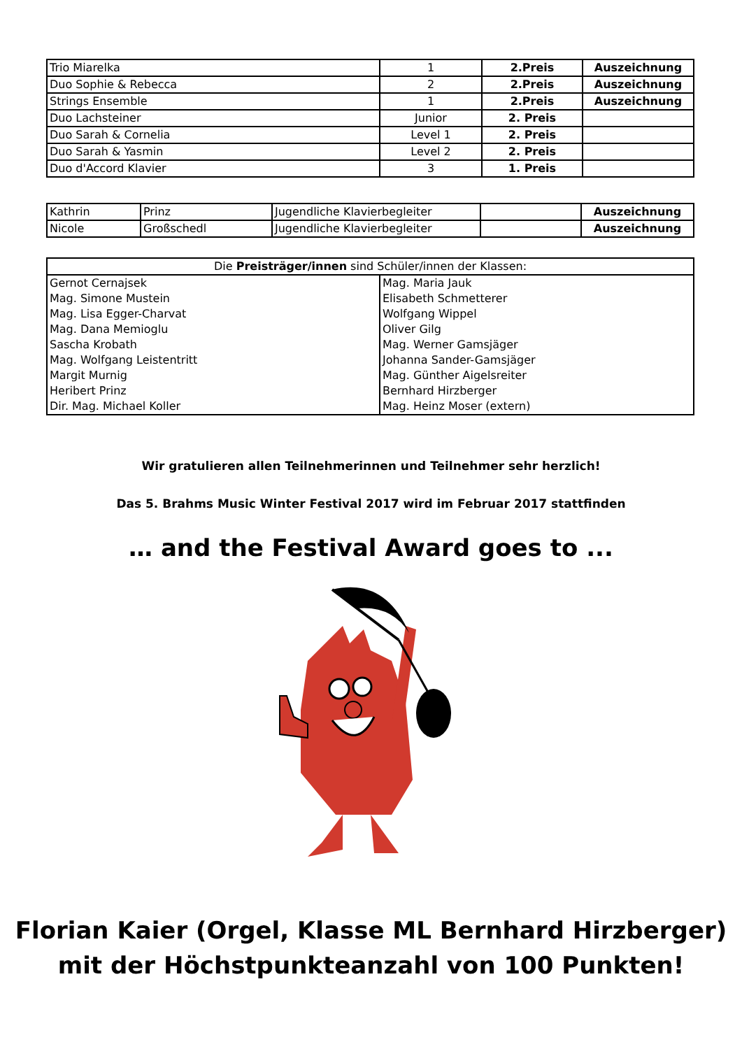| Trio Miarelka | 1 | 2.Preis | Auszeichnung |
| Duo Sophie & Rebecca | 2 | 2.Preis | Auszeichnung |
| Strings Ensemble | 1 | 2.Preis | Auszeichnung |
| Duo Lachsteiner | Junior | 2. Preis | |
| Duo Sarah & Cornelia | Level 1 | 2. Preis | |
| Duo Sarah & Yasmin | Level 2 | 2. Preis | |
| Duo d'Accord Klavier | 3 | 1. Preis | |
| Kathrin | Prinz | Jugendliche Klavierbegleiter | | Auszeichnung |
| Nicole | Großschedl | Jugendliche Klavierbegleiter | | Auszeichnung |
| Die Preisträger/innen sind Schüler/innen der Klassen: | |
| Gernot Cernajsek | Mag. Maria Jauk |
| Mag. Simone Mustein | Elisabeth Schmetterer |
| Mag. Lisa Egger-Charvat | Wolfgang Wippel |
| Mag. Dana Memioglu | Oliver Gilg |
| Sascha Krobath | Mag. Werner Gamsjäger |
| Mag. Wolfgang Leistentritt | Johanna Sander-Gamsjäger |
| Margit Murnig | Mag. Günther Aigelsreiter |
| Heribert Prinz | Bernhard Hirzberger |
| Dir. Mag. Michael Koller | Mag. Heinz Moser (extern) |
Wir gratulieren allen Teilnehmerinnen und Teilnehmer sehr herzlich!
Das 5. Brahms Music Winter Festival 2017 wird im Februar 2017 stattfinden
… and the Festival Award goes to ...
Florian Kaier (Orgel, Klasse ML Bernhard Hirzberger)
mit der Höchstpunkteanzahl von 100 Punkten!